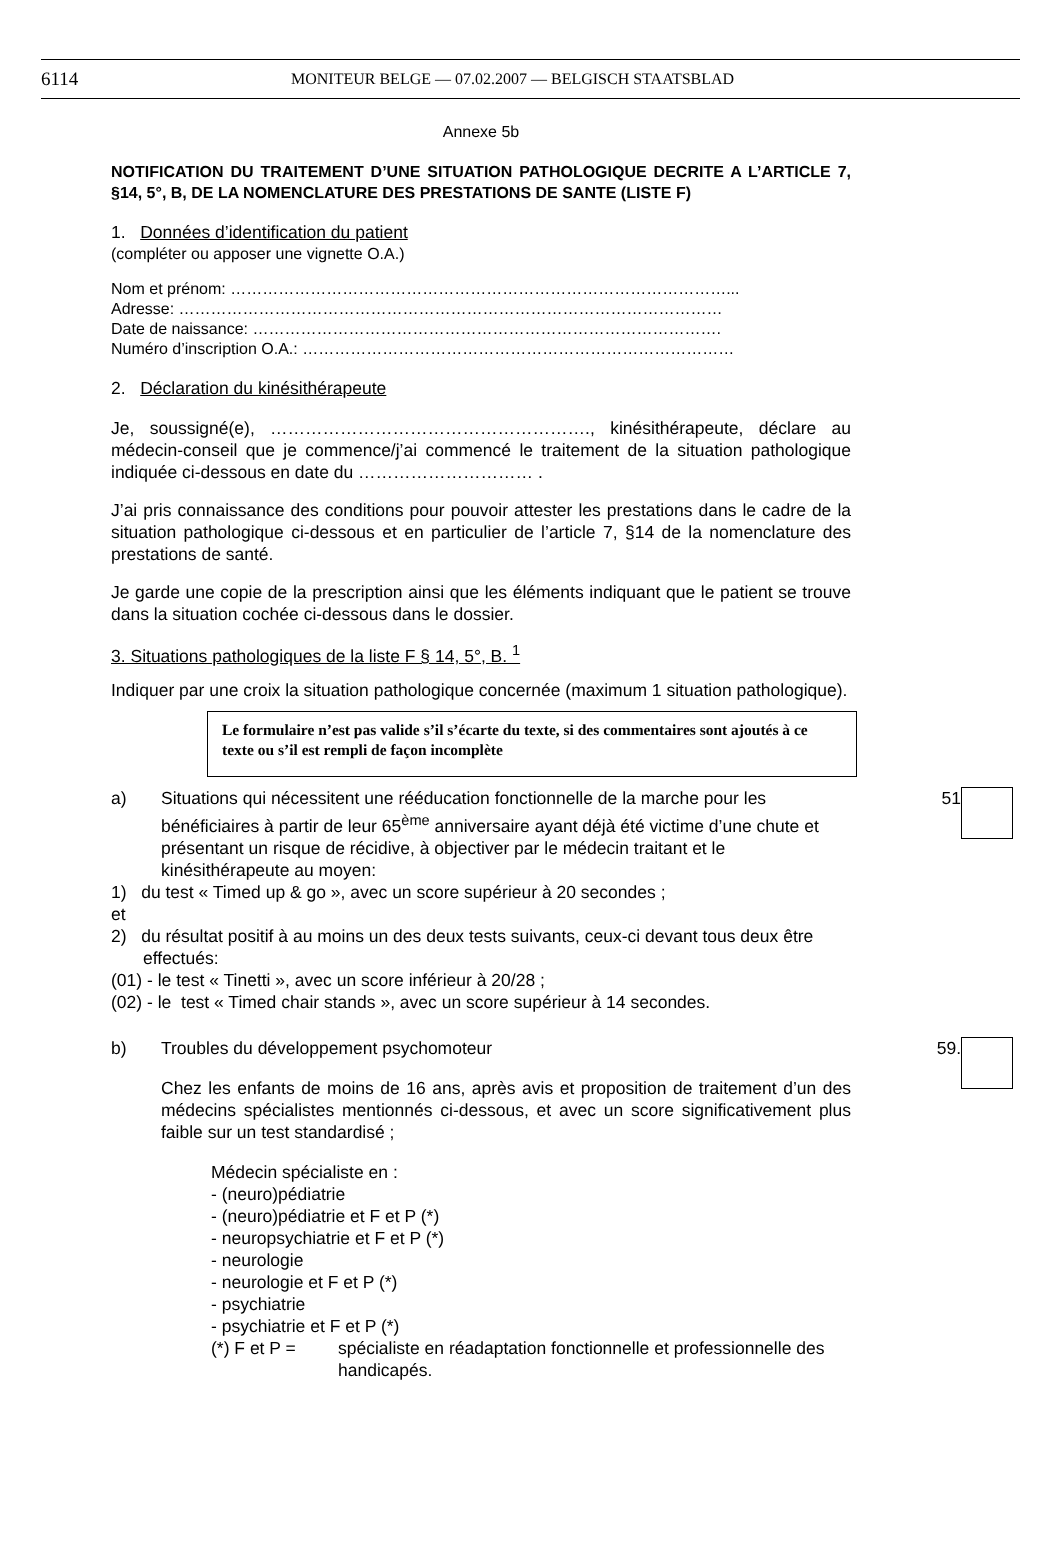6114 MONITEUR BELGE — 07.02.2007 — BELGISCH STAATSBLAD
Annexe 5b
NOTIFICATION DU TRAITEMENT D’UNE SITUATION PATHOLOGIQUE DECRITE A L’ARTICLE 7, §14, 5°, B, DE LA NOMENCLATURE DES PRESTATIONS DE SANTE (LISTE F)
1. Données d’identification du patient
(compléter ou apposer une vignette O.A.)
Nom et prénom: …………………………………………………………………………………...
Adresse: …………………………………………………………………………………………
Date de naissance: …………………………………………………………………………….
Numéro d’inscription O.A.: ………………………………………………………………………
2. Déclaration du kinésithérapeute
Je, soussigné(e), ………………………………………………., kinésithérapeute, déclare au médecin-conseil que je commence/j’ai commencé le traitement de la situation pathologique indiquée ci-dessous en date du ………………………… .
J’ai pris connaissance des conditions pour pouvoir attester les prestations dans le cadre de la situation pathologique ci-dessous et en particulier de l’article 7, §14 de la nomenclature des prestations de santé.
Je garde une copie de la prescription ainsi que les éléments indiquant que le patient se trouve dans la situation cochée ci-dessous dans le dossier.
3. Situations pathologiques de la liste F § 14, 5°, B. <sup>1</sup>
Indiquer par une croix la situation pathologique concernée (maximum 1 situation pathologique).
Le formulaire n’est pas valide s’il s’écarte du texte, si des commentaires sont ajoutés à ce texte ou s’il est rempli de façon incomplète
a) Situations qui nécessitent une rééducation fonctionnelle de la marche pour les bénéficiaires à partir de leur 65<sup>ème</sup> anniversaire ayant déjà été victime d’une chute et présentant un risque de récidive, à objectiver par le médecin traitant et le kinésithérapeute au moyen:
51
1) du test « Timed up & go », avec un score supérieur à 20 secondes ;
et
2) du résultat positif à au moins un des deux tests suivants, ceux-ci devant tous deux être effectués:
(01) - le test « Tinetti », avec un score inférieur à 20/28 ;
(02) - le test « Timed chair stands », avec un score supérieur à 14 secondes.
b) Troubles du développement psychomoteur
59.
Chez les enfants de moins de 16 ans, après avis et proposition de traitement d’un des médecins spécialistes mentionnés ci-dessous, et avec un score significativement plus faible sur un test standardisé ;
Médecin spécialiste en :
- (neuro)pédiatrie
- (neuro)pédiatrie et F et P (*)
- neuropsychiatrie et F et P (*)
- neurologie
- neurologie et F et P (*)
- psychiatrie
- psychiatrie et F et P (*)
(*) F et P = spécialiste en réadaptation fonctionnelle et professionnelle des handicapés.